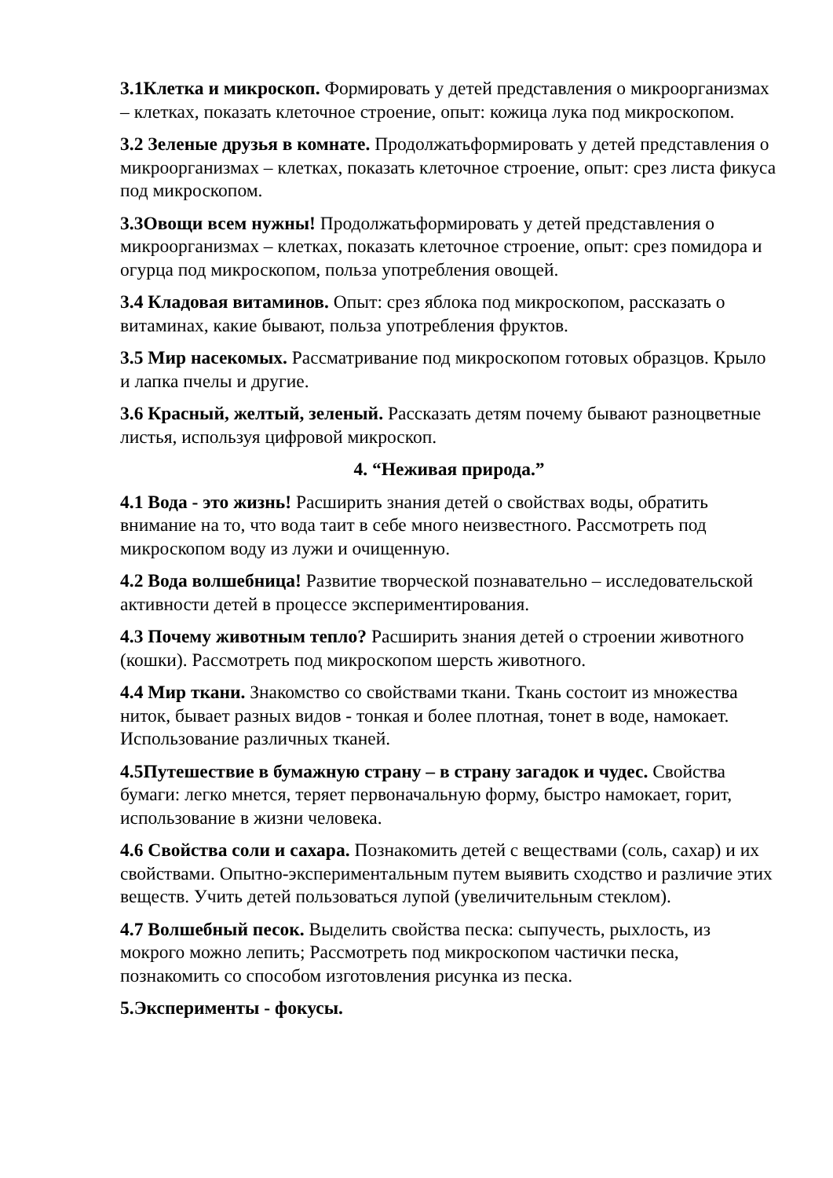3.1Клетка и микроскоп. Формировать у детей представления о микроорганизмах – клетках, показать клеточное строение, опыт: кожица лука под микроскопом.
3.2 Зеленые друзья в комнате. Продолжатьформировать у детей представления о микроорганизмах – клетках, показать клеточное строение, опыт: срез листа фикуса под микроскопом.
3.3Овощи всем нужны! Продолжатьформировать у детей представления о микроорганизмах – клетках, показать клеточное строение, опыт: срез помидора и огурца под микроскопом, польза употребления овощей.
3.4 Кладовая витаминов. Опыт: срез яблока под микроскопом, рассказать о витаминах, какие бывают, польза употребления фруктов.
3.5 Мир насекомых. Рассматривание под микроскопом готовых образцов. Крыло и лапка пчелы и другие.
3.6 Красный, желтый, зеленый. Рассказать детям почему бывают разноцветные листья, используя цифровой микроскоп.
4. “Неживая природа.”
4.1 Вода - это жизнь! Расширить знания детей о свойствах воды, обратить внимание на то, что вода таит в себе много неизвестного. Рассмотреть под микроскопом воду из лужи и очищенную.
4.2 Вода волшебница! Развитие творческой познавательно – исследовательской активности детей в процессе экспериментирования.
4.3 Почему животным тепло? Расширить знания детей о строении животного (кошки). Рассмотреть под микроскопом шерсть животного.
4.4 Мир ткани. Знакомство со свойствами ткани. Ткань состоит из множества ниток, бывает разных видов - тонкая и более плотная, тонет в воде, намокает. Использование различных тканей.
4.5Путешествие в бумажную страну – в страну загадок и чудес. Свойства бумаги: легко мнется, теряет первоначальную форму, быстро намокает, горит, использование в жизни человека.
4.6 Свойства соли и сахара. Познакомить детей с веществами (соль, сахар) и их свойствами. Опытно-экспериментальным путем выявить сходство и различие этих веществ. Учить детей пользоваться лупой (увеличительным стеклом).
4.7 Волшебный песок. Выделить свойства песка: сыпучесть, рыхлость, из мокрого можно лепить; Рассмотреть под микроскопом частички песка, познакомить со способом изготовления рисунка из песка.
5.Эксперименты - фокусы.